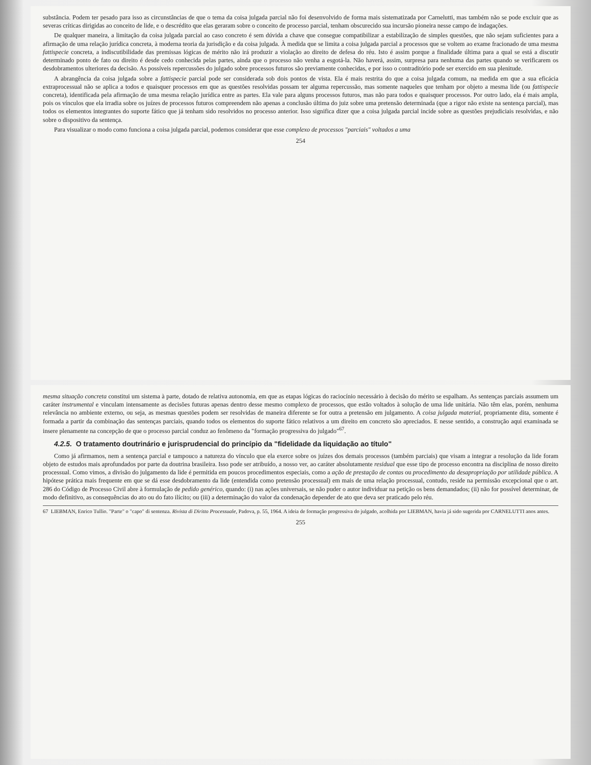substância. Podem ter pesado para isso as circunstâncias de que o tema da coisa julgada parcial não foi desenvolvido de forma mais sistematizada por Carnelutti, mas também não se pode excluir que as severas críticas dirigidas ao conceito de lide, e o descrédito que elas geraram sobre o conceito de processo parcial, tenham obscurecido sua incursão pioneira nesse campo de indagações.
De qualquer maneira, a limitação da coisa julgada parcial ao caso concreto é sem dúvida a chave que consegue compatibilizar a estabilização de simples questões, que não sejam suficientes para a afirmação de uma relação jurídica concreta, à moderna teoria da jurisdição e da coisa julgada. À medida que se limita a coisa julgada parcial a processos que se voltem ao exame fracionado de uma mesma fattispecie concreta, a indiscutibilidade das premissas lógicas de mérito não irá produzir a violação ao direito de defesa do réu. Isto é assim porque a finalidade última para a qual se está a discutir determinado ponto de fato ou direito é desde cedo conhecida pelas partes, ainda que o processo não venha a esgotá-la. Não haverá, assim, surpresa para nenhuma das partes quando se verificarem os desdobramentos ulteriores da decisão. As possíveis repercussões do julgado sobre processos futuros são previamente conhecidas, e por isso o contraditório pode ser exercido em sua plenitude.
A abrangência da coisa julgada sobre a fattispecie parcial pode ser considerada sob dois pontos de vista. Ela é mais restrita do que a coisa julgada comum, na medida em que a sua eficácia extraprocessual não se aplica a todos e quaisquer processos em que as questões resolvidas possam ter alguma repercussão, mas somente naqueles que tenham por objeto a mesma lide (ou fattispecie concreta), identificada pela afirmação de uma mesma relação jurídica entre as partes. Ela vale para alguns processos futuros, mas não para todos e quaisquer processos. Por outro lado, ela é mais ampla, pois os vínculos que ela irradia sobre os juízes de processos futuros compreendem não apenas a conclusão última do juiz sobre uma pretensão determinada (que a rigor não existe na sentença parcial), mas todos os elementos integrantes do suporte fático que já tenham sido resolvidos no processo anterior. Isso significa dizer que a coisa julgada parcial incide sobre as questões prejudiciais resolvidas, e não sobre o dispositivo da sentença.
Para visualizar o modo como funciona a coisa julgada parcial, podemos considerar que esse complexo de processos "parciais" voltados a uma
254
mesma situação concreta constitui um sistema à parte, dotado de relativa autonomia, em que as etapas lógicas do raciocínio necessário à decisão do mérito se espalham. As sentenças parciais assumem um caráter instrumental e vinculam intensamente as decisões futuras apenas dentro desse mesmo complexo de processos, que estão voltados à solução de uma lide unitária. Não têm elas, porém, nenhuma relevância no ambiente externo, ou seja, as mesmas questões podem ser resolvidas de maneira diferente se for outra a pretensão em julgamento. A coisa julgada material, propriamente dita, somente é formada a partir da combinação das sentenças parciais, quando todos os elementos do suporte fático relativos a um direito em concreto são apreciados. E nesse sentido, a construção aqui examinada se insere plenamente na concepção de que o processo parcial conduz ao fenômeno da "formação progressiva do julgado"<sup>67</sup>.
4.2.5. O tratamento doutrinário e jurisprudencial do princípio da "fidelidade da liquidação ao título"
Como já afirmamos, nem a sentença parcial e tampouco a natureza do vínculo que ela exerce sobre os juízes dos demais processos (também parciais) que visam a integrar a resolução da lide foram objeto de estudos mais aprofundados por parte da doutrina brasileira. Isso pode ser atribuído, a nosso ver, ao caráter absolutamente residual que esse tipo de processo encontra na disciplina de nosso direito processual. Como vimos, a divisão do julgamento da lide é permitida em poucos procedimentos especiais, como a ação de prestação de contas ou procedimento da desapropriação por utilidade pública. A hipótese prática mais frequente em que se dá esse desdobramento da lide (entendida como pretensão processual) em mais de uma relação processual, contudo, reside na permissão excepcional que o art. 286 do Código de Processo Civil abre à formulação de pedido genérico, quando: (i) nas ações universais, se não puder o autor individuar na petição os bens demandados; (ii) não for possível determinar, de modo definitivo, as consequências do ato ou do fato ilícito; ou (iii) a determinação do valor da condenação depender de ato que deva ser praticado pelo réu.
67 LIEBMAN, Enrico Tullio. "Parte" o "capo" di sentenza. Rivista di Diritto Processuale, Padova, p. 55, 1964. A ideia de formação progressiva do julgado, acolhida por LIEBMAN, havia já sido sugerida por CARNELUTTI anos antes.
255